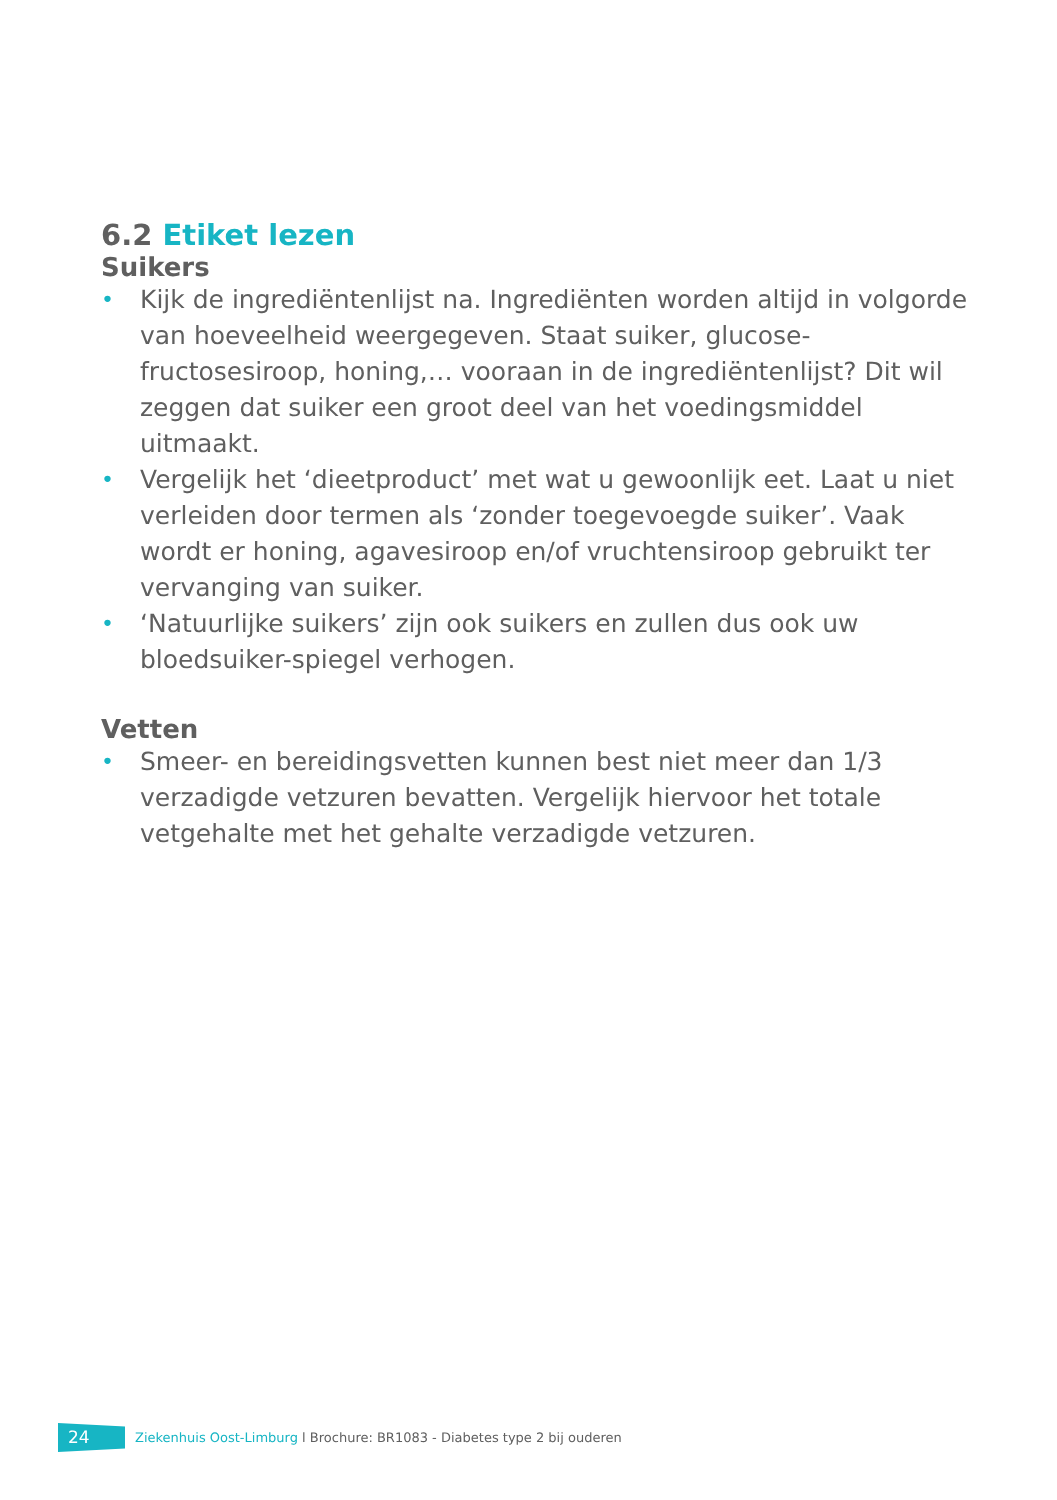6.2 Etiket lezen
Suikers
• Kijk de ingrediëntenlijst na. Ingrediënten worden altijd in volgorde van hoeveelheid weergegeven. Staat suiker, glucose-fructosesiroop, honing,… vooraan in de ingrediëntenlijst? Dit wil zeggen dat suiker een groot deel van het voedingsmiddel uitmaakt.
• Vergelijk het ‘dieetproduct’ met wat u gewoonlijk eet. Laat u niet verleiden door termen als ‘zonder toegevoegde suiker’. Vaak wordt er honing, agavesiroop en/of vruchtensiroop gebruikt ter vervanging van suiker.
• ‘Natuurlijke suikers’ zijn ook suikers en zullen dus ook uw bloedsuiker-spiegel verhogen.
Vetten
• Smeer- en bereidingsvetten kunnen best niet meer dan 1/3 verzadigde vetzuren bevatten. Vergelijk hiervoor het totale vetgehalte met het gehalte verzadigde vetzuren.
24
Ziekenhuis Oost-Limburg l Brochure: BR1083 - Diabetes type 2 bij ouderen